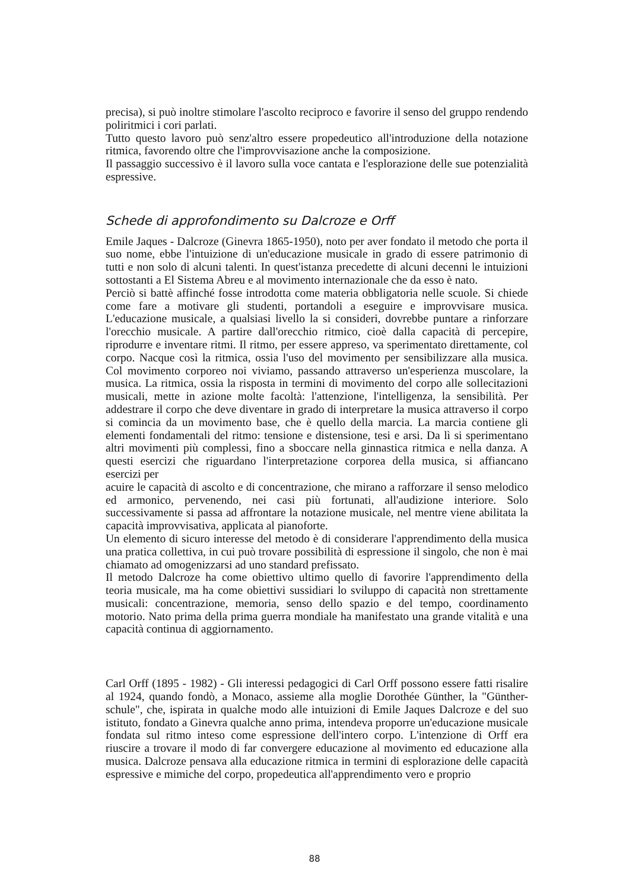precisa), si può inoltre stimolare l'ascolto reciproco e favorire il senso del gruppo rendendo poliritmici i cori parlati.
Tutto questo lavoro può senz'altro essere propedeutico all'introduzione della notazione ritmica, favorendo oltre che l'improvvisazione anche la composizione.
Il passaggio successivo è il lavoro sulla voce cantata e l'esplorazione delle sue potenzialità espressive.
Schede di approfondimento su Dalcroze e Orff
Emile Jaques - Dalcroze (Ginevra 1865-1950), noto per aver fondato il metodo che porta il suo nome, ebbe l'intuizione di un'educazione musicale in grado di essere patrimonio di tutti e non solo di alcuni talenti. In quest'istanza precedette di alcuni decenni le intuizioni sottostanti a El Sistema Abreu e al movimento internazionale che da esso è nato.
Perciò si battè affinché fosse introdotta come materia obbligatoria nelle scuole. Si chiede come fare a motivare gli studenti, portandoli a eseguire e improvvisare musica. L'educazione musicale, a qualsiasi livello la si consideri, dovrebbe puntare a rinforzare l'orecchio musicale. A partire dall'orecchio ritmico, cioè dalla capacità di percepire, riprodurre e inventare ritmi. Il ritmo, per essere appreso, va sperimentato direttamente, col corpo. Nacque così la ritmica, ossia l'uso del movimento per sensibilizzare alla musica. Col movimento corporeo noi viviamo, passando attraverso un'esperienza muscolare, la musica. La ritmica, ossia la risposta in termini di movimento del corpo alle sollecitazioni musicali, mette in azione molte facoltà: l'attenzione, l'intelligenza, la sensibilità. Per addestrare il corpo che deve diventare in grado di interpretare la musica attraverso il corpo si comincia da un movimento base, che è quello della marcia. La marcia contiene gli elementi fondamentali del ritmo: tensione e distensione, tesi e arsi. Da lì si sperimentano altri movimenti più complessi, fino a sboccare nella ginnastica ritmica e nella danza. A questi esercizi che riguardano l'interpretazione corporea della musica, si affiancano esercizi per
acuire le capacità di ascolto e di concentrazione, che mirano a rafforzare il senso melodico ed armonico, pervenendo, nei casi più fortunati, all'audizione interiore. Solo successivamente si passa ad affrontare la notazione musicale, nel mentre viene abilitata la capacità improvvisativa, applicata al pianoforte.
Un elemento di sicuro interesse del metodo è di considerare l'apprendimento della musica una pratica collettiva, in cui può trovare possibilità di espressione il singolo, che non è mai chiamato ad omogenizzarsi ad uno standard prefissato.
Il metodo Dalcroze ha come obiettivo ultimo quello di favorire l'apprendimento della teoria musicale, ma ha come obiettivi sussidiari lo sviluppo di capacità non strettamente musicali: concentrazione, memoria, senso dello spazio e del tempo, coordinamento motorio. Nato prima della prima guerra mondiale ha manifestato una grande vitalità e una capacità continua di aggiornamento.
Carl Orff (1895 - 1982) - Gli interessi pedagogici di Carl Orff possono essere fatti risalire al 1924, quando fondò, a Monaco, assieme alla moglie Dorothée Günther, la "Günther-schule", che, ispirata in qualche modo alle intuizioni di Emile Jaques Dalcroze e del suo istituto, fondato a Ginevra qualche anno prima, intendeva proporre un'educazione musicale fondata sul ritmo inteso come espressione dell'intero corpo. L'intenzione di Orff era riuscire a trovare il modo di far convergere educazione al movimento ed educazione alla musica. Dalcroze pensava alla educazione ritmica in termini di esplorazione delle capacità espressive e mimiche del corpo, propedeutica all'apprendimento vero e proprio
88